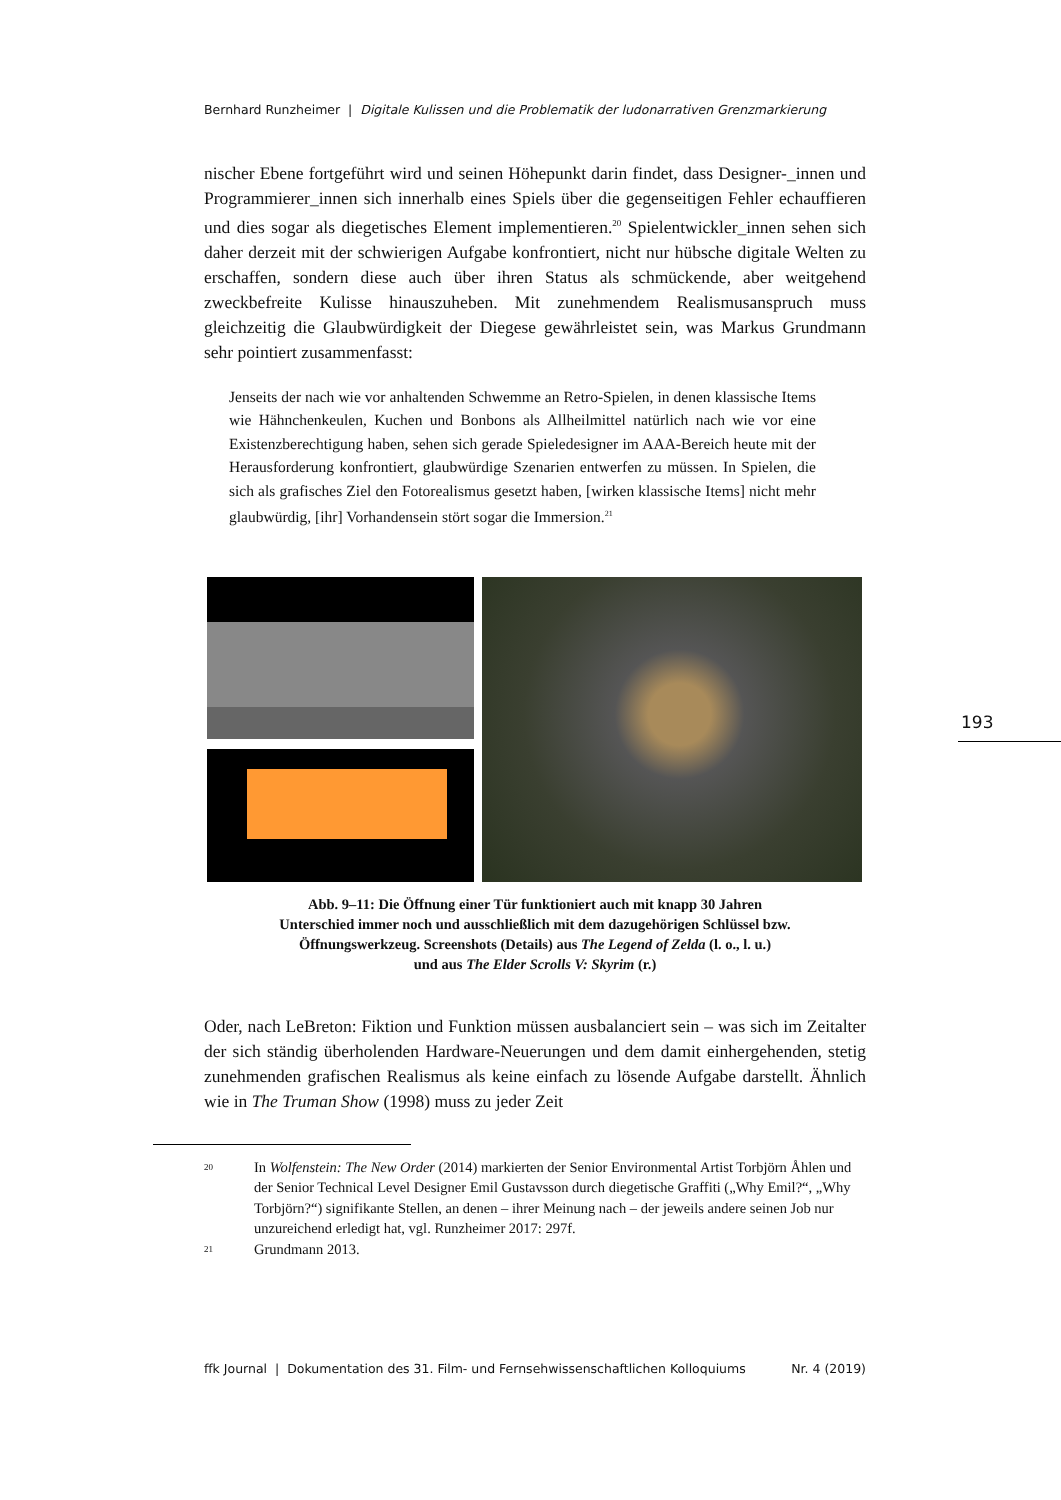193
Bernhard Runzheimer | Digitale Kulissen und die Problematik der ludonarrativen Grenzmarkierung
nischer Ebene fortgeführt wird und seinen Höhepunkt darin findet, dass Designer-_innen und Programmierer_innen sich innerhalb eines Spiels über die gegenseitigen Fehler echauffieren und dies sogar als diegetisches Element implementieren.<sup>20</sup> Spielentwickler_innen sehen sich daher derzeit mit der schwierigen Aufgabe konfrontiert, nicht nur hübsche digitale Welten zu erschaffen, sondern diese auch über ihren Status als schmückende, aber weitgehend zweckbefreite Kulisse hinauszuheben. Mit zunehmendem Realismusanspruch muss gleichzeitig die Glaubwürdigkeit der Diegese gewährleistet sein, was Markus Grundmann sehr pointiert zusammenfasst:
Jenseits der nach wie vor anhaltenden Schwemme an Retro-Spielen, in denen klassische Items wie Hähnchenkeulen, Kuchen und Bonbons als Allheilmittel natürlich nach wie vor eine Existenzberechtigung haben, sehen sich gerade Spieledesigner im AAA-Bereich heute mit der Herausforderung konfrontiert, glaubwürdige Szenarien entwerfen zu müssen. In Spielen, die sich als grafisches Ziel den Fotorealismus gesetzt haben, [wirken klassische Items] nicht mehr glaubwürdig, [ihr] Vorhandensein stört sogar die Immersion.<sup>21</sup>
Abb. 9–11: Die Öffnung einer Tür funktioniert auch mit knapp 30 Jahren
Unterschied immer noch und ausschließlich mit dem dazugehörigen Schlüssel bzw.
Öffnungswerkzeug. Screenshots (Details) aus The Legend of Zelda (l. o., l. u.)
und aus The Elder Scrolls V: Skyrim (r.)
Oder, nach LeBreton: Fiktion und Funktion müssen ausbalanciert sein – was sich im Zeitalter der sich ständig überholenden Hardware-Neuerungen und dem damit einhergehenden, stetig zunehmenden grafischen Realismus als keine einfach zu lösende Aufgabe darstellt. Ähnlich wie in The Truman Show (1998) muss zu jeder Zeit
20
In Wolfenstein: The New Order (2014) markierten der Senior Environmental Artist Torbjörn Åhlen und der Senior Technical Level Designer Emil Gustavsson durch diegetische Graffiti („Why Emil?“, „Why Torbjörn?“) signifikante Stellen, an denen – ihrer Meinung nach – der jeweils andere seinen Job nur unzureichend erledigt hat, vgl. Runzheimer 2017: 297f.
21
Grundmann 2013.
ffk Journal | Dokumentation des 31. Film- und Fernsehwissenschaftlichen Kolloquiums Nr. 4 (2019)